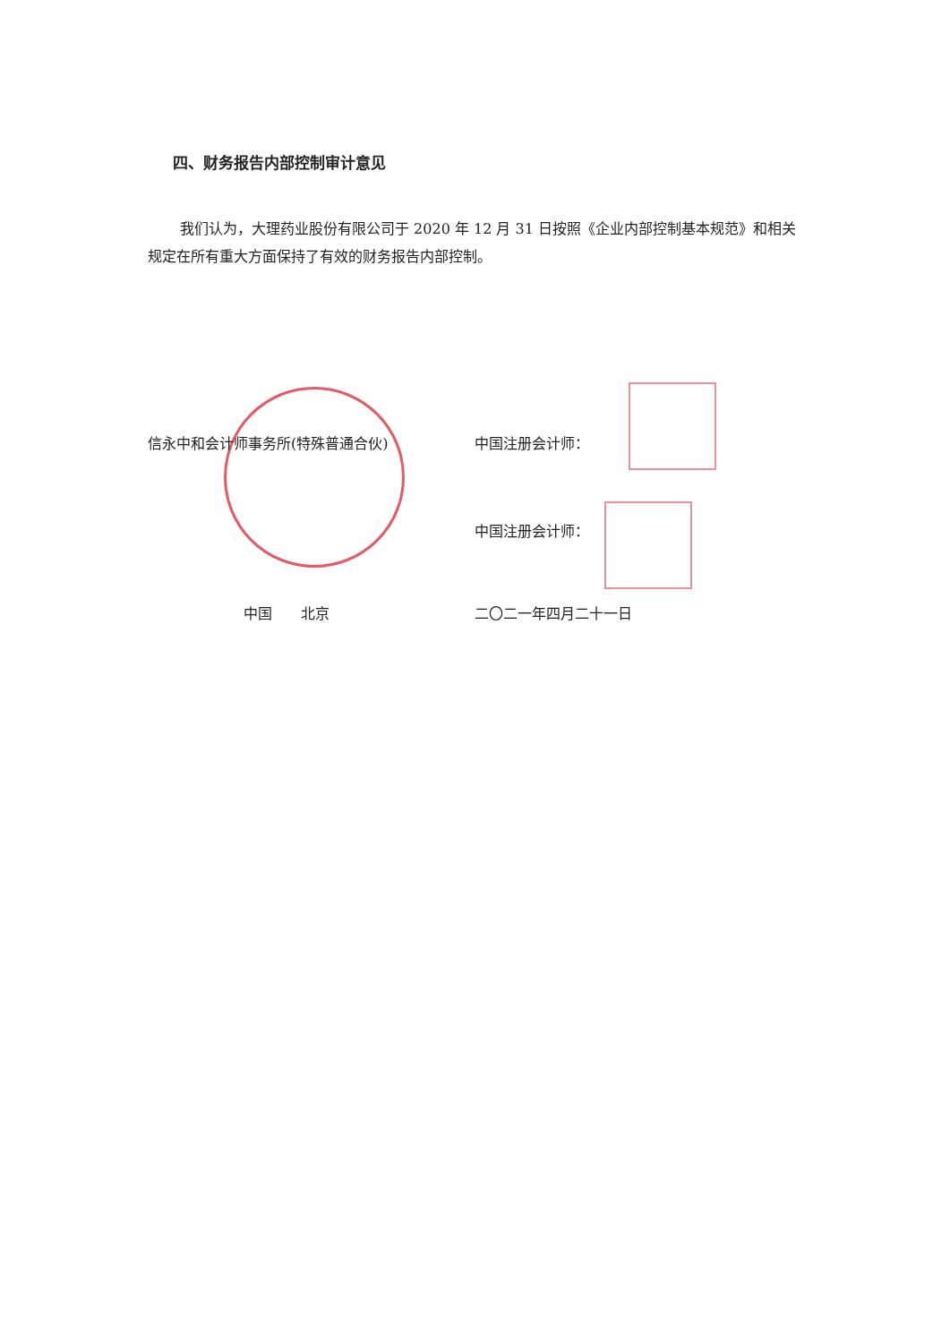四、财务报告内部控制审计意见
我们认为，大理药业股份有限公司于 2020 年 12 月 31 日按照《企业内部控制基本规范》和相关规定在所有重大方面保持了有效的财务报告内部控制。
信永中和会计师事务所(特殊普通合伙) 中国注册会计师：
中国注册会计师：
中国　　北京 二〇二一年四月二十一日